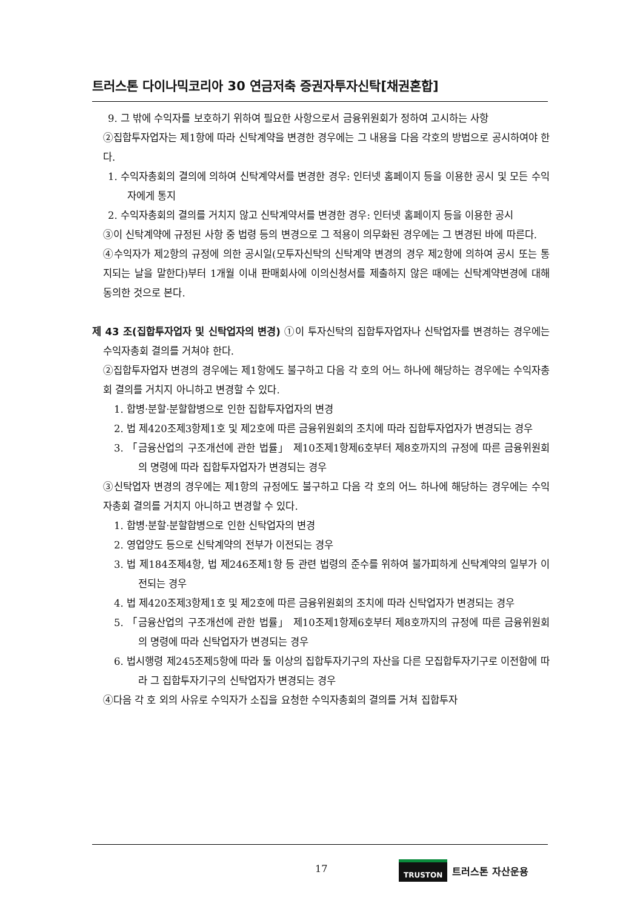트러스톤 다이나믹코리아 30 연금저축 증권자투자신탁[채권혼합]
9. 그 밖에 수익자를 보호하기 위하여 필요한 사항으로서 금융위원회가 정하여 고시하는 사항
②집합투자업자는 제1항에 따라 신탁계약을 변경한 경우에는 그 내용을 다음 각호의 방법으로 공시하여야 한다.
1. 수익자총회의 결의에 의하여 신탁계약서를 변경한 경우: 인터넷 홈페이지 등을 이용한 공시 및 모든 수익자에게 통지
2. 수익자총회의 결의를 거치지 않고 신탁계약서를 변경한 경우: 인터넷 홈페이지 등을 이용한 공시
③이 신탁계약에 규정된 사항 중 법령 등의 변경으로 그 적용이 의무화된 경우에는 그 변경된 바에 따른다.
④수익자가 제2항의 규정에 의한 공시일(모투자신탁의 신탁계약 변경의 경우 제2항에 의하여 공시 또는 통지되는 날을 말한다)부터 1개월 이내 판매회사에 이의신청서를 제출하지 않은 때에는 신탁계약변경에 대해 동의한 것으로 본다.
제 43 조(집합투자업자 및 신탁업자의 변경) ①이 투자신탁의 집합투자업자나 신탁업자를 변경하는 경우에는 수익자총회 결의를 거쳐야 한다.
②집합투자업자 변경의 경우에는 제1항에도 불구하고 다음 각 호의 어느 하나에 해당하는 경우에는 수익자총회 결의를 거치지 아니하고 변경할 수 있다.
1. 합병·분할·분할합병으로 인한 집합투자업자의 변경
2. 법 제420조제3항제1호 및 제2호에 따른 금융위원회의 조치에 따라 집합투자업자가 변경되는 경우
3. 「금융산업의 구조개선에 관한 법률」 제10조제1항제6호부터 제8호까지의 규정에 따른 금융위원회의 명령에 따라 집합투자업자가 변경되는 경우
③신탁업자 변경의 경우에는 제1항의 규정에도 불구하고 다음 각 호의 어느 하나에 해당하는 경우에는 수익자총회 결의를 거치지 아니하고 변경할 수 있다.
1. 합병·분할·분할합병으로 인한 신탁업자의 변경
2. 영업양도 등으로 신탁계약의 전부가 이전되는 경우
3. 법 제184조제4항, 법 제246조제1항 등 관련 법령의 준수를 위하여 불가피하게 신탁계약의 일부가 이전되는 경우
4. 법 제420조제3항제1호 및 제2호에 따른 금융위원회의 조치에 따라 신탁업자가 변경되는 경우
5. 「금융산업의 구조개선에 관한 법률」 제10조제1항제6호부터 제8호까지의 규정에 따른 금융위원회의 명령에 따라 신탁업자가 변경되는 경우
6. 법시행령 제245조제5항에 따라 둘 이상의 집합투자기구의 자산을 다른 모집합투자기구로 이전함에 따라 그 집합투자기구의 신탁업자가 변경되는 경우
④다음 각 호 외의 사유로 수익자가 소집을 요청한 수익자총회의 결의를 거쳐 집합투자
17 TRUSTON 트러스톤 자산운용